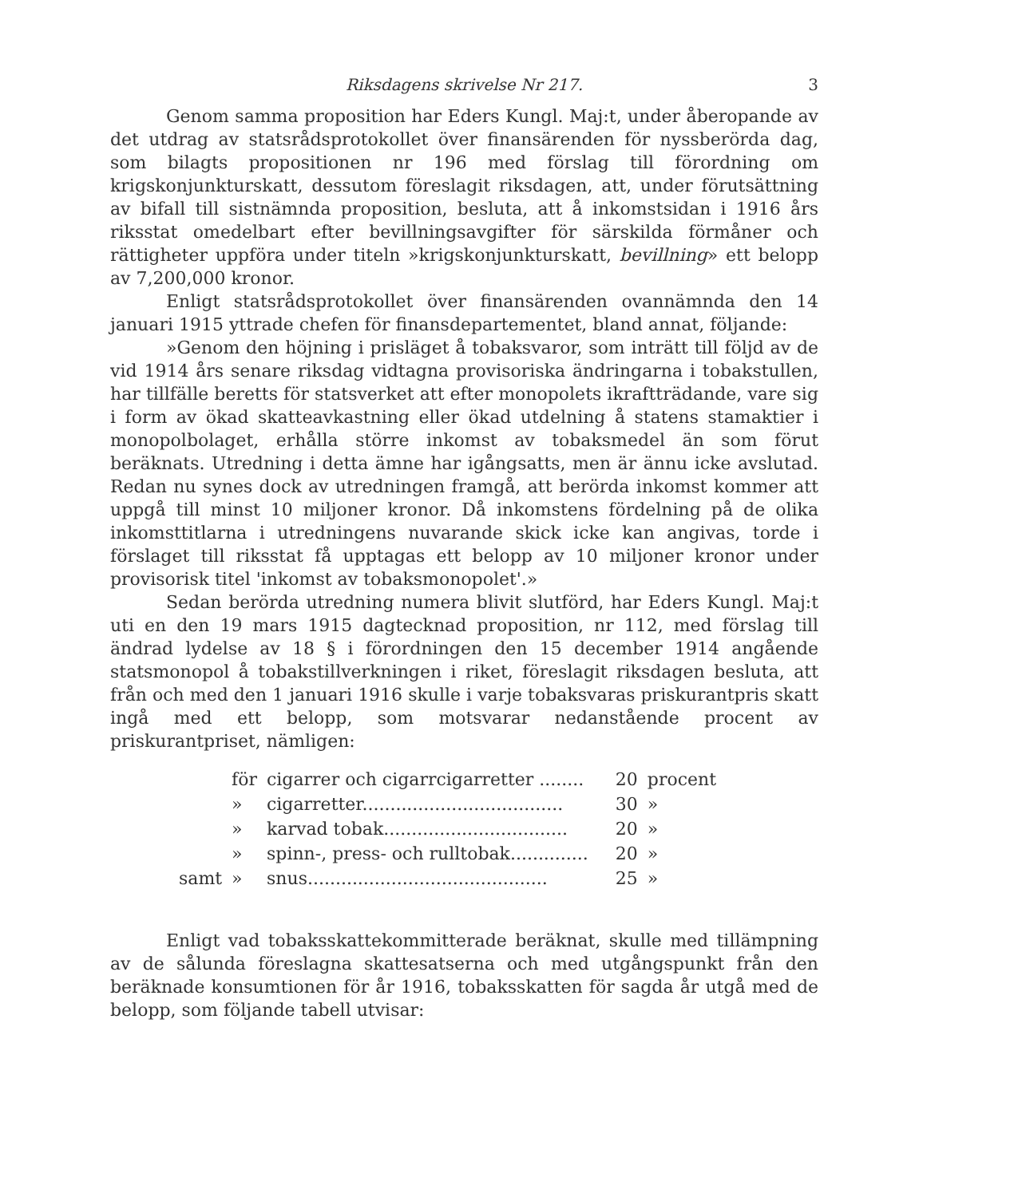Riksdagens skrivelse Nr 217. 3
Genom samma proposition har Eders Kungl. Maj:t, under åberopande av det utdrag av statsrådsprotokollet över finansärenden för nyssberörda dag, som bilagts propositionen nr 196 med förslag till förordning om krigskonjunkturskatt, dessutom föreslagit riksdagen, att, under förutsättning av bifall till sistnämnda proposition, besluta, att å inkomstsidan i 1916 års riksstat omedelbart efter bevillningsavgifter för särskilda förmåner och rättigheter uppföra under titeln »krigskonjunkturskatt, bevillning» ett belopp av 7,200,000 kronor.
Enligt statsrådsprotokollet över finansärenden ovannämnda den 14 januari 1915 yttrade chefen för finansdepartementet, bland annat, följande:
»Genom den höjning i prisläget å tobaksvaror, som inträtt till följd av de vid 1914 års senare riksdag vidtagna provisoriska ändringarna i tobakstullen, har tillfälle beretts för statsverket att efter monopolets ikraftträdande, vare sig i form av ökad skatteavkastning eller ökad utdelning å statens stamaktier i monopolbolaget, erhålla större inkomst av tobaksmedel än som förut beräknats. Utredning i detta ämne har igångsatts, men är ännu icke avslutad. Redan nu synes dock av utredningen framgå, att berörda inkomst kommer att uppgå till minst 10 miljoner kronor. Då inkomstens fördelning på de olika inkomsttitlarna i utredningens nuvarande skick icke kan angivas, torde i förslaget till riksstat få upptagas ett belopp av 10 miljoner kronor under provisorisk titel 'inkomst av tobaksmonopolet'.»
Sedan berörda utredning numera blivit slutförd, har Eders Kungl. Maj:t uti en den 19 mars 1915 dagtecknad proposition, nr 112, med förslag till ändrad lydelse av 18 § i förordningen den 15 december 1914 angående statsmonopol å tobakstillverkningen i riket, föreslagit riksdagen besluta, att från och med den 1 januari 1916 skulle i varje tobaksvaras priskurantpris skatt ingå med ett belopp, som motsvarar nedanstående procent av priskurantpriset, nämligen:
| | för | cigarrer och cigarrcigarretter ........ | 20 | procent |
| | » | cigarretter.................................... | 30 | » |
| | » | karvad tobak................................. | 20 | » |
| | » | spinn-, press- och rulltobak.............. | 20 | » |
| samt | » | snus........................................... | 25 | » |
Enligt vad tobaksskattekommitterade beräknat, skulle med tillämpning av de sålunda föreslagna skattesatserna och med utgångspunkt från den beräknade konsumtionen för år 1916, tobaksskatten för sagda år utgå med de belopp, som följande tabell utvisar: